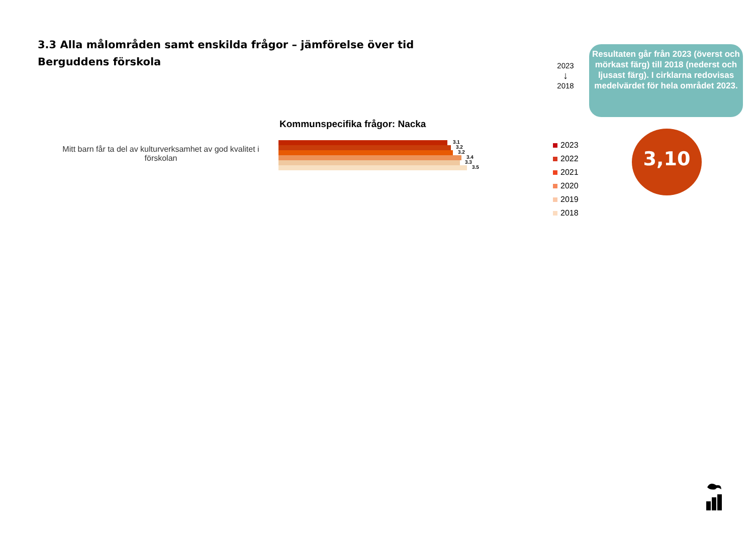3.3 Alla målområden samt enskilda frågor – jämförelse över tid
Berguddens förskola
2023
↓
2018
Resultaten går från 2023 (överst och mörkast färg) till 2018 (nederst och ljusast färg). I cirklarna redovisas medelvärdet för hela området 2023.
Kommunspecifika frågor: Nacka
Mitt barn får ta del av kulturverksamhet av god kvalitet i förskolan
3.1
3.2
3.2
3.4
3.3
3.5
2023
2022
2021
2020
2019
2018
3,10